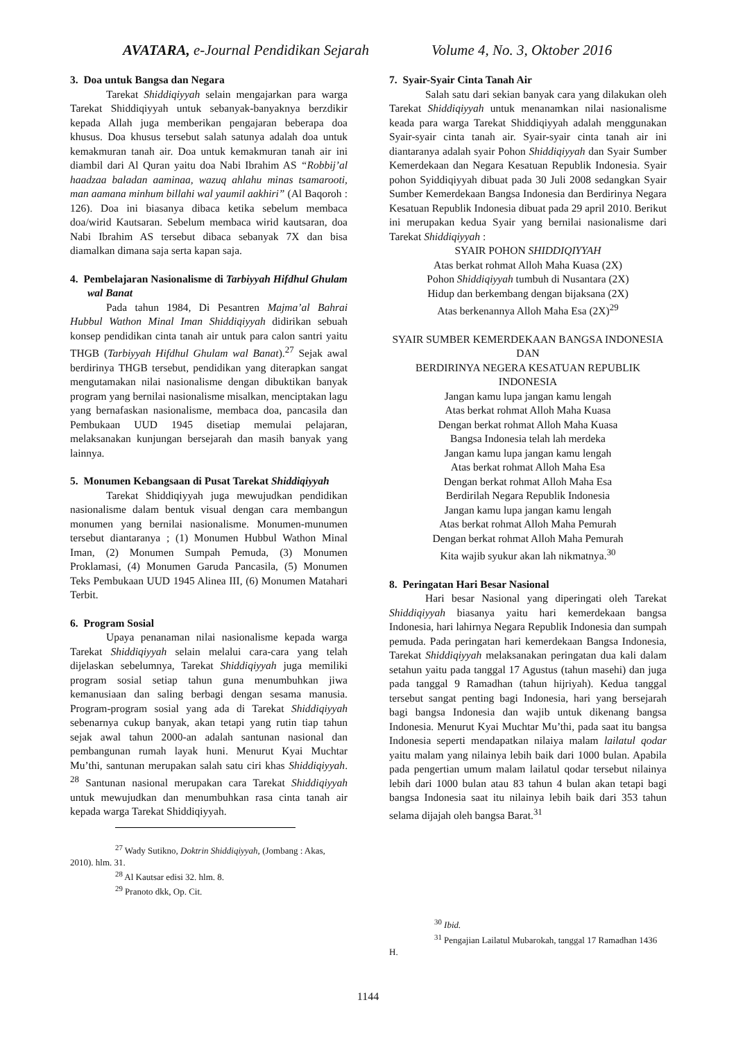AVATARA, e-Journal Pendidikan Sejarah Volume 4, No. 3, Oktober 2016
3. Doa untuk Bangsa dan Negara
Tarekat Shiddiqiyyah selain mengajarkan para warga Tarekat Shiddiqiyyah untuk sebanyak-banyaknya berzdikir kepada Allah juga memberikan pengajaran beberapa doa khusus. Doa khusus tersebut salah satunya adalah doa untuk kemakmuran tanah air. Doa untuk kemakmuran tanah air ini diambil dari Al Quran yaitu doa Nabi Ibrahim AS “Robbij’al haadzaa baladan aaminaa, wazuq ahlahu minas tsamarooti, man aamana minhum billahi wal yaumil aakhiri” (Al Baqoroh : 126). Doa ini biasanya dibaca ketika sebelum membaca doa/wirid Kautsaran. Sebelum membaca wirid kautsaran, doa Nabi Ibrahim AS tersebut dibaca sebanyak 7X dan bisa diamalkan dimana saja serta kapan saja.
4. Pembelajaran Nasionalisme di Tarbiyyah Hifdhul Ghulam wal Banat
Pada tahun 1984, Di Pesantren Majma’al Bahrai Hubbul Wathon Minal Iman Shiddiqiyyah didirikan sebuah konsep pendidikan cinta tanah air untuk para calon santri yaitu THGB (Tarbiyyah Hifdhul Ghulam wal Banat).<sup>27</sup> Sejak awal berdirinya THGB tersebut, pendidikan yang diterapkan sangat mengutamakan nilai nasionalisme dengan dibuktikan banyak program yang bernilai nasionalisme misalkan, menciptakan lagu yang bernafaskan nasionalisme, membaca doa, pancasila dan Pembukaan UUD 1945 disetiap memulai pelajaran, melaksanakan kunjungan bersejarah dan masih banyak yang lainnya.
5. Monumen Kebangsaan di Pusat Tarekat Shiddiqiyyah
Tarekat Shiddiqiyyah juga mewujudkan pendidikan nasionalisme dalam bentuk visual dengan cara membangun monumen yang bernilai nasionalisme. Monumen-munumen tersebut diantaranya ; (1) Monumen Hubbul Wathon Minal Iman, (2) Monumen Sumpah Pemuda, (3) Monumen Proklamasi, (4) Monumen Garuda Pancasila, (5) Monumen Teks Pembukaan UUD 1945 Alinea III, (6) Monumen Matahari Terbit.
6. Program Sosial
Upaya penanaman nilai nasionalisme kepada warga Tarekat Shiddiqiyyah selain melalui cara-cara yang telah dijelaskan sebelumnya, Tarekat Shiddiqiyyah juga memiliki program sosial setiap tahun guna menumbuhkan jiwa kemanusiaan dan saling berbagi dengan sesama manusia. Program-program sosial yang ada di Tarekat Shiddiqiyyah sebenarnya cukup banyak, akan tetapi yang rutin tiap tahun sejak awal tahun 2000-an adalah santunan nasional dan pembangunan rumah layak huni. Menurut Kyai Muchtar Mu’thi, santunan merupakan salah satu ciri khas Shiddiqiyyah. <sup>28</sup> Santunan nasional merupakan cara Tarekat Shiddiqiyyah untuk mewujudkan dan menumbuhkan rasa cinta tanah air kepada warga Tarekat Shiddiqiyyah.
<sup>27</sup> Wady Sutikno, Doktrin Shiddiqiyyah, (Jombang : Akas, 2010). hlm. 31.
<sup>28</sup> Al Kautsar edisi 32. hlm. 8.
<sup>29</sup> Pranoto dkk, Op. Cit.
7. Syair-Syair Cinta Tanah Air
Salah satu dari sekian banyak cara yang dilakukan oleh Tarekat Shiddiqiyyah untuk menanamkan nilai nasionalisme keada para warga Tarekat Shiddiqiyyah adalah menggunakan Syair-syair cinta tanah air. Syair-syair cinta tanah air ini diantaranya adalah syair Pohon Shiddiqiyyah dan Syair Sumber Kemerdekaan dan Negara Kesatuan Republik Indonesia. Syair pohon Syiddiqiyyah dibuat pada 30 Juli 2008 sedangkan Syair Sumber Kemerdekaan Bangsa Indonesia dan Berdirinya Negara Kesatuan Republik Indonesia dibuat pada 29 april 2010. Berikut ini merupakan kedua Syair yang bernilai nasionalisme dari Tarekat Shiddiqiyyah :
SYAIR POHON SHIDDIQIYYAH
Atas berkat rohmat Alloh Maha Kuasa (2X)
Pohon Shiddiqiyyah tumbuh di Nusantara (2X)
Hidup dan berkembang dengan bijaksana (2X)
Atas berkenannya Alloh Maha Esa (2X)<sup>29</sup>
SYAIR SUMBER KEMERDEKAAN BANGSA INDONESIA DAN
BERDIRINYA NEGERA KESATUAN REPUBLIK INDONESIA
Jangan kamu lupa jangan kamu lengah
Atas berkat rohmat Alloh Maha Kuasa
Dengan berkat rohmat Alloh Maha Kuasa
Bangsa Indonesia telah lah merdeka
Jangan kamu lupa jangan kamu lengah
Atas berkat rohmat Alloh Maha Esa
Dengan berkat rohmat Alloh Maha Esa
Berdirilah Negara Republik Indonesia
Jangan kamu lupa jangan kamu lengah
Atas berkat rohmat Alloh Maha Pemurah
Dengan berkat rohmat Alloh Maha Pemurah
Kita wajib syukur akan lah nikmatnya.<sup>30</sup>
8. Peringatan Hari Besar Nasional
Hari besar Nasional yang diperingati oleh Tarekat Shiddiqiyyah biasanya yaitu hari kemerdekaan bangsa Indonesia, hari lahirnya Negara Republik Indonesia dan sumpah pemuda. Pada peringatan hari kemerdekaan Bangsa Indonesia, Tarekat Shiddiqiyyah melaksanakan peringatan dua kali dalam setahun yaitu pada tanggal 17 Agustus (tahun masehi) dan juga pada tanggal 9 Ramadhan (tahun hijriyah). Kedua tanggal tersebut sangat penting bagi Indonesia, hari yang bersejarah bagi bangsa Indonesia dan wajib untuk dikenang bangsa Indonesia. Menurut Kyai Muchtar Mu’thi, pada saat itu bangsa Indonesia seperti mendapatkan nilaiya malam lailatul qodar yaitu malam yang nilainya lebih baik dari 1000 bulan. Apabila pada pengertian umum malam lailatul qodar tersebut nilainya lebih dari 1000 bulan atau 83 tahun 4 bulan akan tetapi bagi bangsa Indonesia saat itu nilainya lebih baik dari 353 tahun selama dijajah oleh bangsa Barat.<sup>31</sup>
<sup>30</sup> Ibid.
<sup>31</sup> Pengajian Lailatul Mubarokah, tanggal 17 Ramadhan 1436 H.
1144